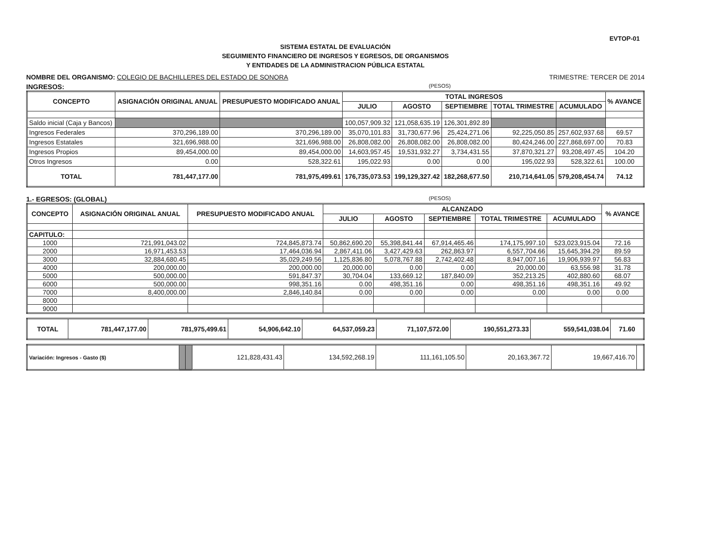EVTOP-01
SISTEMA ESTATAL DE EVALUACIÓN
SEGUIMIENTO FINANCIERO DE INGRESOS Y EGRESOS, DE ORGANISMOS
Y ENTIDADES DE LA ADMINISTRACION PÚBLICA ESTATAL
NOMBRE DEL ORGANISMO: COLEGIO DE BACHILLERES DEL ESTADO DE SONORA
TRIMESTRE: TERCER DE 2014
INGRESOS: (PESOS)
| CONCEPTO | ASIGNACIÓN ORIGINAL ANUAL | PRESUPUESTO MODIFICADO ANUAL | TOTAL INGRESOS | | | | | % AVANCE |
| --- | --- | --- | --- | --- | --- | --- | --- | --- |
| | | | JULIO | AGOSTO | SEPTIEMBRE | TOTAL TRIMESTRE | ACUMULADO | |
| Saldo inicial (Caja y Bancos) | | | 100,057,909.32 | 121,058,635.19 | 126,301,892.89 | | | |
| Ingresos Federales | 370,296,189.00 | 370,296,189.00 | 35,070,101.83 | 31,730,677.96 | 25,424,271.06 | 92,225,050.85 | 257,602,937.68 | 69.57 |
| Ingresos Estatales | 321,696,988.00 | 321,696,988.00 | 26,808,082.00 | 26,808,082.00 | 26,808,082.00 | 80,424,246.00 | 227,868,697.00 | 70.83 |
| Ingresos Propios | 89,454,000.00 | 89,454,000.00 | 14,603,957.45 | 19,531,932.27 | 3,734,431.55 | 37,870,321.27 | 93,208,497.45 | 104.20 |
| Otros Ingresos | 0.00 | 528,322.61 | 195,022.93 | 0.00 | 0.00 | 195,022.93 | 528,322.61 | 100.00 |
| TOTAL | 781,447,177.00 | 781,975,499.61 | 176,735,073.53 | 199,129,327.42 | 182,268,677.50 | 210,714,641.05 | 579,208,454.74 | 74.12 |
1.- EGRESOS: (GLOBAL) (PESOS)
| CONCEPTO | ASIGNACIÓN ORIGINAL ANUAL | PRESUPUESTO MODIFICADO ANUAL | ALCANZADO | | | | | % AVANCE |
| --- | --- | --- | --- | --- | --- | --- | --- | --- |
| | | | JULIO | AGOSTO | SEPTIEMBRE | TOTAL TRIMESTRE | ACUMULADO | |
| CAPITULO: | | | | | | | | |
| 1000 | 721,991,043.02 | 724,845,873.74 | 50,862,690.20 | 55,398,841.44 | 67,914,465.46 | 174,175,997.10 | 523,023,915.04 | 72.16 |
| 2000 | 16,971,453.53 | 17,464,036.94 | 2,867,411.06 | 3,427,429.63 | 262,863.97 | 6,557,704.66 | 15,645,394.29 | 89.59 |
| 3000 | 32,884,680.45 | 35,029,249.56 | 1,125,836.80 | 5,078,767.88 | 2,742,402.48 | 8,947,007.16 | 19,906,939.97 | 56.83 |
| 4000 | 200,000.00 | 200,000.00 | 20,000.00 | 0.00 | 0.00 | 20,000.00 | 63,556.98 | 31.78 |
| 5000 | 500,000.00 | 591,847.37 | 30,704.04 | 133,669.12 | 187,840.09 | 352,213.25 | 402,880.60 | 68.07 |
| 6000 | 500,000.00 | 998,351.16 | 0.00 | 498,351.16 | 0.00 | 498,351.16 | 498,351.16 | 49.92 |
| 7000 | 8,400,000.00 | 2,846,140.84 | 0.00 | 0.00 | 0.00 | 0.00 | 0.00 | 0.00 |
| 8000 | | | | | | | | |
| 9000 | | | | | | | | |
| TOTAL | 781,447,177.00 | 781,975,499.61 | 54,906,642.10 | 64,537,059.23 | 71,107,572.00 | 190,551,273.33 | 559,541,038.04 | 71.60 |
| Variación: Ingresos - Gasto ($) | | | 121,828,431.43 | 134,592,268.19 | 111,161,105.50 | 20,163,367.72 | 19,667,416.70 | |